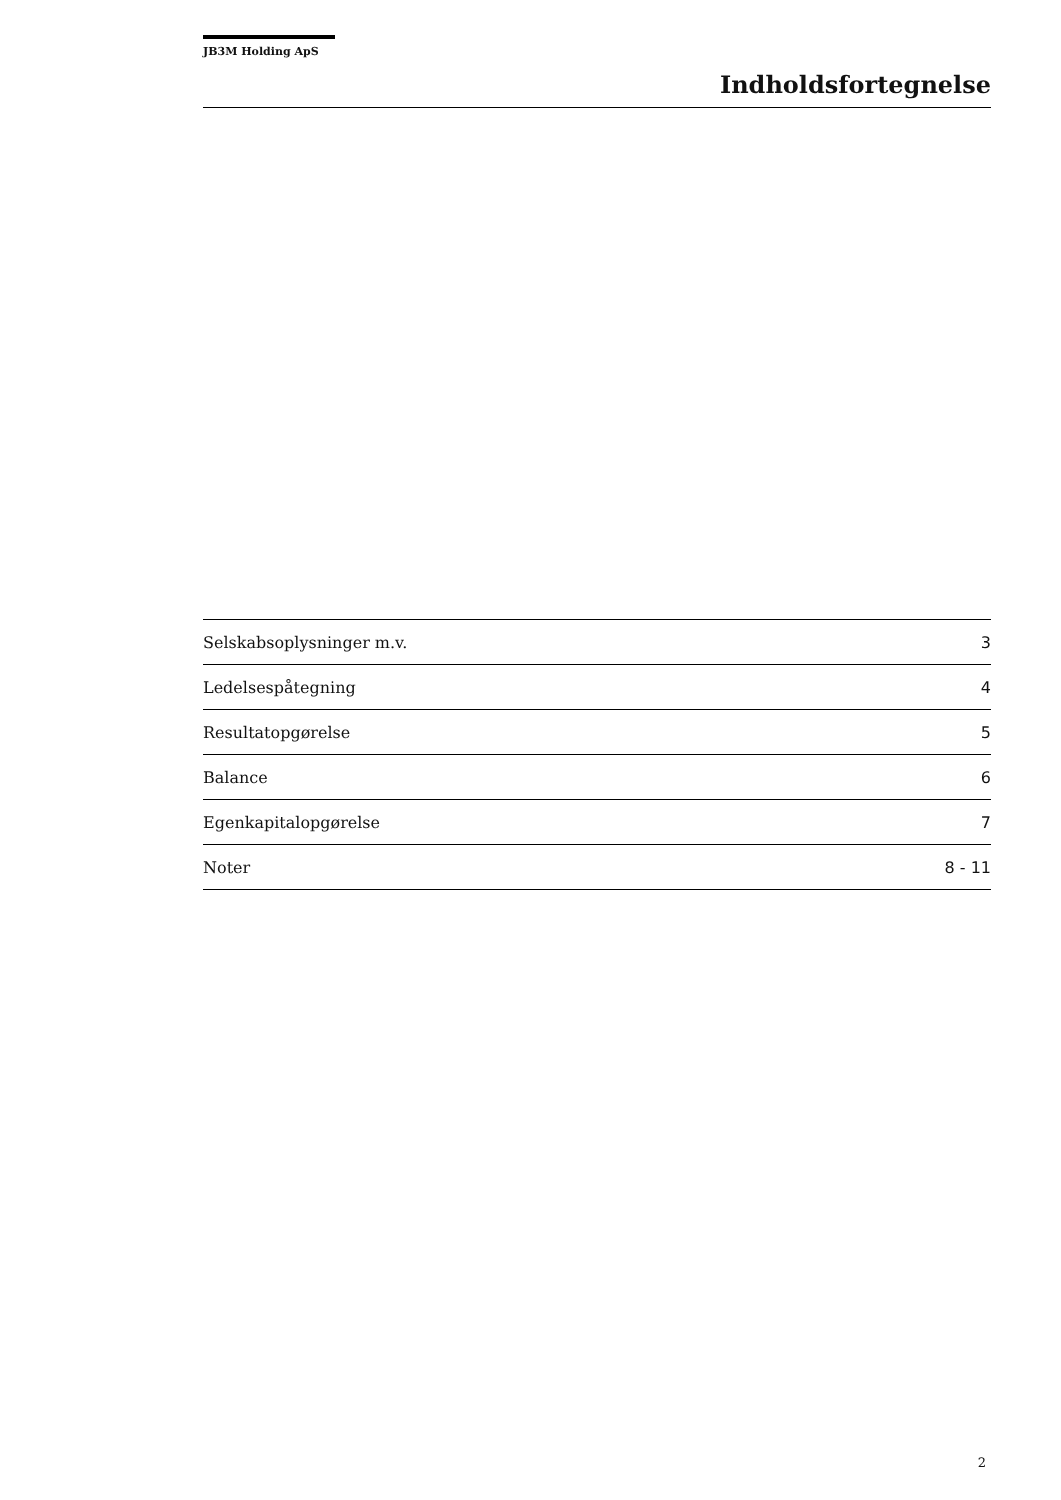JB3M Holding ApS
Indholdsfortegnelse
| Selskabsoplysninger m.v. | 3 |
| Ledelsespåtegning | 4 |
| Resultatopgørelse | 5 |
| Balance | 6 |
| Egenkapitalopgørelse | 7 |
| Noter | 8 - 11 |
2